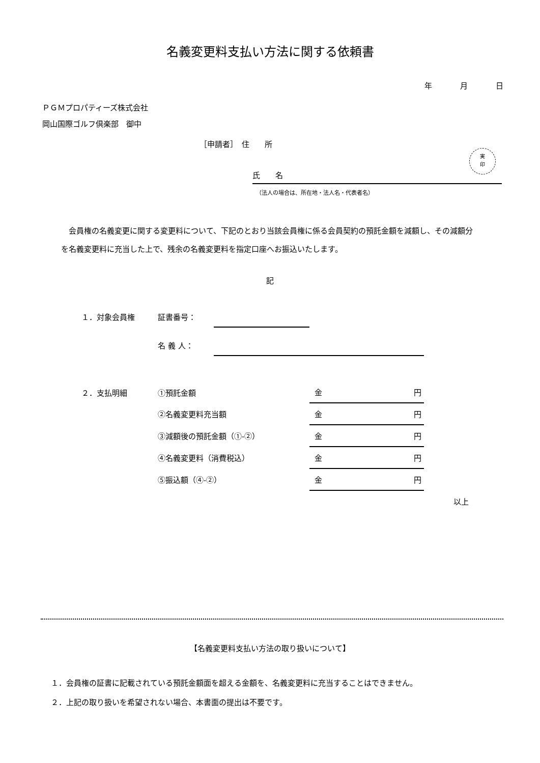名義変更料支払い方法に関する依頼書
年 月 日
ＰＧＭプロパティーズ株式会社
岡山国際ゴルフ倶楽部　御中
［申請者］　住　　所
氏　　名
実
印
（法人の場合は、所在地・法人名・代表者名）
会員権の名義変更に関する変更料について、下記のとおり当該会員権に係る会員契約の預託金額を減額し、その減額分を名義変更料に充当した上で、残余の名義変更料を指定口座へお振込いたします。
記
| １．対象会員権 | 証書番号： | | |
| | 名 義 人： | | |
| ２．支払明細 | ①預託金額 | 金 円 |
| | ②名義変更料充当額 | 金 円 |
| | ③減額後の預託金額（①-②） | 金 円 |
| | ④名義変更料（消費税込） | 金 円 |
| | ⑤振込額（④-②） | 金 円 |
以上
【名義変更料支払い方法の取り扱いについて】
１．会員権の証書に記載されている預託金額面を超える金額を、名義変更料に充当することはできません。
２．上記の取り扱いを希望されない場合、本書面の提出は不要です。